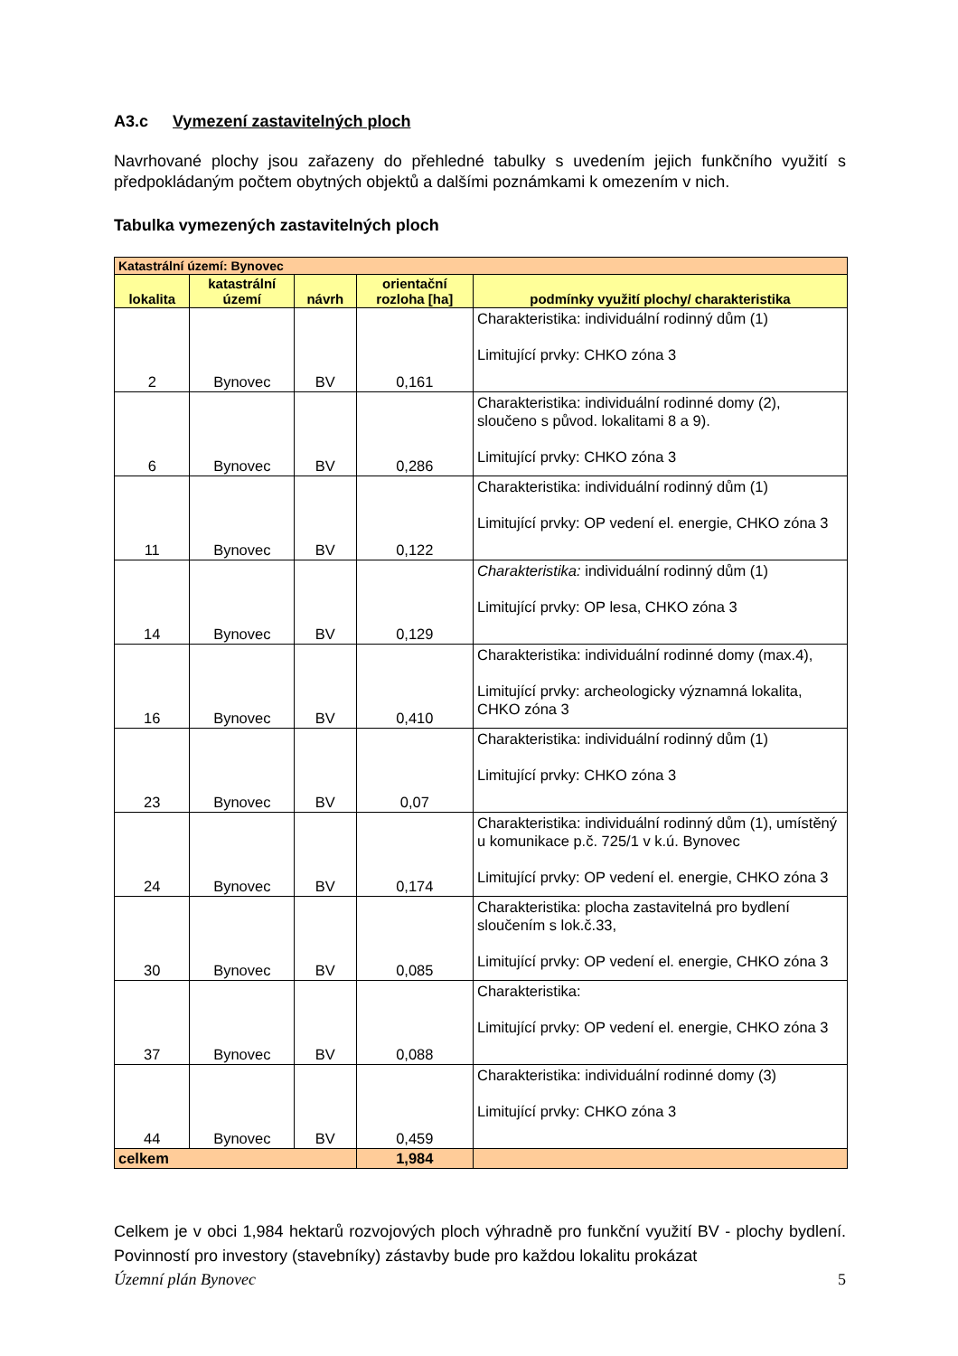A3.c Vymezení zastavitelných ploch
Navrhované plochy jsou zařazeny do přehledné tabulky s uvedením jejich funkčního využití s předpokládaným počtem obytných objektů a dalšími poznámkami k omezením v nich.
Tabulka vymezených zastavitelných ploch
| Katastrální území: Bynovec | | | | |
| lokalita | katastrální území | návrh | orientační rozloha [ha] | podmínky využití plochy/ charakteristika |
| 2 | Bynovec | BV | 0,161 | Charakteristika: individuální rodinný dům (1) Limitující prvky: CHKO zóna 3 |
| 6 | Bynovec | BV | 0,286 | Charakteristika: individuální rodinné domy (2), sloučeno s původ. lokalitami 8 a 9). Limitující prvky: CHKO zóna 3 |
| 11 | Bynovec | BV | 0,122 | Charakteristika: individuální rodinný dům (1) Limitující prvky: OP vedení el. energie, CHKO zóna 3 |
| 14 | Bynovec | BV | 0,129 | Charakteristika: individuální rodinný dům (1) Limitující prvky: OP lesa, CHKO zóna 3 |
| 16 | Bynovec | BV | 0,410 | Charakteristika: individuální rodinné domy (max.4), Limitující prvky: archeologicky významná lokalita, CHKO zóna 3 |
| 23 | Bynovec | BV | 0,07 | Charakteristika: individuální rodinný dům (1) Limitující prvky: CHKO zóna 3 |
| 24 | Bynovec | BV | 0,174 | Charakteristika: individuální rodinný dům (1), umístěný u komunikace p.č. 725/1 v k.ú. Bynovec Limitující prvky: OP vedení el. energie, CHKO zóna 3 |
| 30 | Bynovec | BV | 0,085 | Charakteristika: plocha zastavitelná pro bydlení sloučením s lok.č.33, Limitující prvky: OP vedení el. energie, CHKO zóna 3 |
| 37 | Bynovec | BV | 0,088 | Charakteristika: Limitující prvky: OP vedení el. energie, CHKO zóna 3 |
| 44 | Bynovec | BV | 0,459 | Charakteristika: individuální rodinné domy (3) Limitující prvky: CHKO zóna 3 |
| celkem | | | 1,984 | |
Celkem je v obci 1,984 hektarů rozvojových ploch výhradně pro funkční využití BV - plochy bydlení. Povinností pro investory (stavebníky) zástavby bude pro každou lokalitu prokázat
Územní plán Bynovec 5